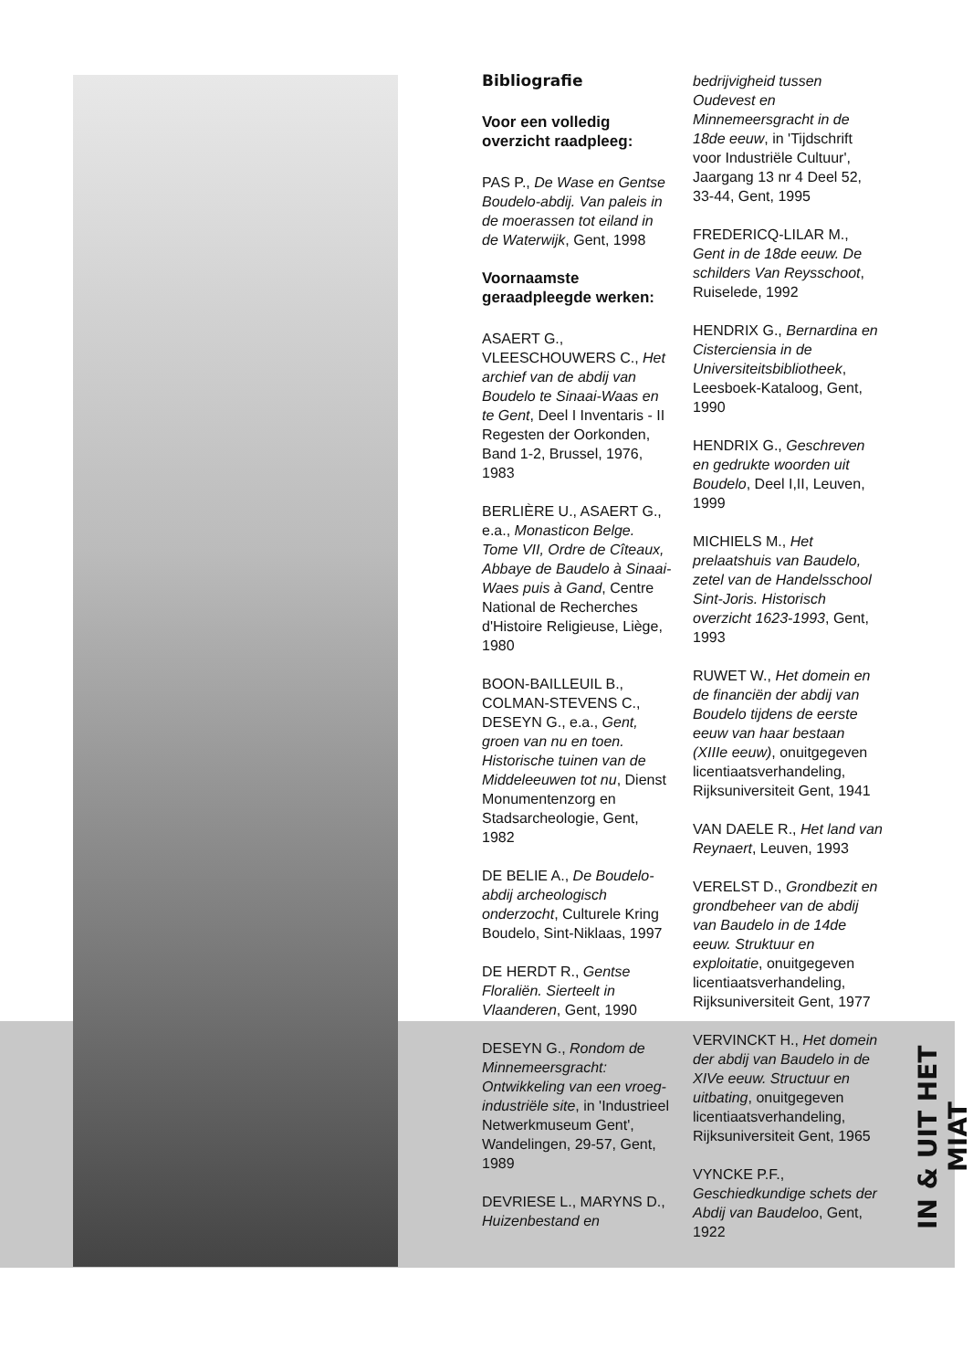Bibliografie
Voor een volledig overzicht raadpleeg:
PAS P., De Wase en Gentse Boudelo-abdij. Van paleis in de moerassen tot eiland in de Waterwijk, Gent, 1998
Voornaamste geraadpleegde werken:
ASAERT G., VLEESCHOUWERS C., Het archief van de abdij van Boudelo te Sinaai-Waas en te Gent, Deel I Inventaris - II Regesten der Oorkonden, Band 1-2, Brussel, 1976, 1983
BERLIÈRE U., ASAERT G., e.a., Monasticon Belge. Tome VII, Ordre de Cîteaux, Abbaye de Baudelo à Sinaai-Waes puis à Gand, Centre National de Recherches d'Histoire Religieuse, Liège, 1980
BOON-BAILLEUIL B., COLMAN-STEVENS C., DESEYN G., e.a., Gent, groen van nu en toen. Historische tuinen van de Middeleeuwen tot nu, Dienst Monumentenzorg en Stadsarcheologie, Gent, 1982
DE BELIE A., De Boudelo-abdij archeologisch onderzocht, Culturele Kring Boudelo, Sint-Niklaas, 1997
DE HERDT R., Gentse Floraliën. Sierteelt in Vlaanderen, Gent, 1990
DESEYN G., Rondom de Minnemeersgracht: Ontwikkeling van een vroeg-industriële site, in 'Industrieel Netwerkmuseum Gent', Wandelingen, 29-57, Gent, 1989
DEVRIESE L., MARYNS D., Huizenbestand en
bedrijvigheid tussen Oudevest en Minnemeersgracht in de 18de eeuw, in 'Tijdschrift voor Industriële Cultuur', Jaargang 13 nr 4 Deel 52, 33-44, Gent, 1995
FREDERICQ-LILAR M., Gent in de 18de eeuw. De schilders Van Reysschoot, Ruiselede, 1992
HENDRIX G., Bernardina en Cisterciensia in de Universiteitsbibliotheek, Leesboek-Kataloog, Gent, 1990
HENDRIX G., Geschreven en gedrukte woorden uit Boudelo, Deel I,II, Leuven, 1999
MICHIELS M., Het prelaatshuis van Baudelo, zetel van de Handelsschool Sint-Joris. Historisch overzicht 1623-1993, Gent, 1993
RUWET W., Het domein en de financiën der abdij van Boudelo tijdens de eerste eeuw van haar bestaan (XIIIe eeuw), onuitgegeven licentiaatsverhandeling, Rijksuniversiteit Gent, 1941
VAN DAELE R., Het land van Reynaert, Leuven, 1993
VERELST D., Grondbezit en grondbeheer van de abdij van Baudelo in de 14de eeuw. Struktuur en exploitatie, onuitgegeven licentiaatsverhandeling, Rijksuniversiteit Gent, 1977
VERVINCKT H., Het domein der abdij van Baudelo in de XIVe eeuw. Structuur en uitbating, onuitgegeven licentiaatsverhandeling, Rijksuniversiteit Gent, 1965
VYNCKE P.F., Geschiedkundige schets der Abdij van Baudeloo, Gent, 1922
IN & UIT HET MIAT